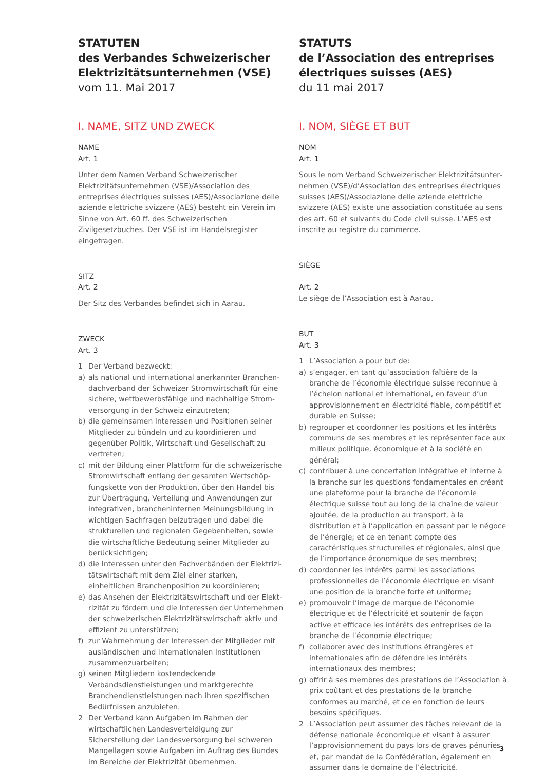STATUTEN
des Verbandes Schweizerischer Elektrizitätsunternehmen (VSE)
vom 11. Mai 2017
I. NAME, SITZ UND ZWECK
NAME
Art. 1
Unter dem Namen Verband Schweizerischer Elektrizitäts­unternehmen (VSE)/Association des entreprises élec­triques suisses (AES)/Associazione delle aziende elettriche svizzere (AES) besteht ein Verein im Sinne von Art. 60 ff. des Schweizerischen Zivilgesetzbuches. Der VSE ist im Handelsregister eingetragen.
SITZ
Art. 2
Der Sitz des Verbandes befindet sich in Aarau.
ZWECK
Art. 3
1 Der Verband bezweckt:
a) als national und international anerkannter Branchen­dachverband der Schweizer Stromwirtschaft für eine sichere, wettbewerbsfähige und nachhaltige Strom­versorgung in der Schweiz einzutreten;
b) die gemeinsamen Interessen und Positionen seiner Mit­glieder zu bündeln und zu koordinieren und gegenüber Politik, Wirtschaft und Gesellschaft zu vertreten;
c) mit der Bildung einer Plattform für die schweizerische Stromwirtschaft entlang der gesamten Wertschöp­fungskette von der Produktion, über den Handel bis zur Übertragung, Verteilung und Anwendungen zur integ­rativen, brancheninternen Meinungsbildung in wichti­gen Sachfragen beizutragen und dabei die strukturellen und regionalen Gegebenheiten, sowie die wirtschaftli­che Bedeutung seiner Mitglieder zu berücksichtigen;
d) die Interessen unter den Fachverbänden der Elektrizi­tätswirtschaft mit dem Ziel einer starken, einheitlichen Branchenposition zu koordinieren;
e) das Ansehen der Elektrizitätswirtschaft und der Elekt­rizität zu fördern und die Interessen der Unternehmen der schweizerischen Elektrizitätswirtschaft aktiv und effizient zu unterstützen;
f) zur Wahrnehmung der Interessen der Mitglieder mit ausländischen und internationalen Institutionen zusam­menzuarbeiten;
g) seinen Mitgliedern kostendeckende Verbandsdienstleis­tungen und marktgerechte Branchendienstleistungen nach ihren spezifischen Bedürfnissen anzubieten.
2 Der Verband kann Aufgaben im Rahmen der wirtschaftli­chen Landesverteidigung zur Sicherstellung der Landes­versorgung bei schweren Mangellagen sowie Aufgaben im Auftrag des Bundes im Bereiche der Elektrizität übernehmen.
STATUTS
de l’Association des entreprises électriques suisses (AES)
du 11 mai 2017
I. NOM, SIÈGE ET BUT
NOM
Art. 1
Sous le nom Verband Schweizerischer Elektrizitätsunter­nehmen (VSE)/d’Association des entreprises électriques suisses (AES)/Associazione delle aziende elettriche svizzere (AES) existe une association constituée au sens des art. 60 et suivants du Code civil suisse. L’AES est inscrite au registre du commerce.
SIÈGE
Art. 2
Le siège de l’Association est à Aarau.
BUT
Art. 3
1 L’Association a pour but de:
a) s’engager, en tant qu’association faîtière de la branche de l’économie électrique suisse reconnue à l’échelon national et international, en faveur d’un approvisionnement en électricité fiable, compétitif et durable en Suisse;
b) regrouper et coordonner les positions et les intérêts communs de ses membres et les représenter face aux milieux politique, économique et à la société en général;
c) contribuer à une concertation intégrative et interne à la branche sur les questions fondamentales en créant une plateforme pour la branche de l’économie électrique suisse tout au long de la chaîne de valeur ajoutée, de la produc­tion au transport, à la distribution et à l’application en passant par le négoce de l’énergie; et ce en tenant compte des caractéristiques structurelles et régionales, ainsi que de l’importance économique de ses membres;
d) coordonner les intérêts parmi les associations profession­nelles de l’économie électrique en visant une position de la branche forte et uniforme;
e) promouvoir l’image de marque de l’économie électrique et de l’électricité et soutenir de façon active et efficace les intérêts des entreprises de la branche de l’économie électrique;
f) collaborer avec des institutions étrangères et internatio­nales afin de défendre les intérêts internationaux des membres;
g) offrir à ses membres des prestations de l’Association à prix coûtant et des prestations de la branche conformes au marché, et ce en fonction de leurs besoins spécifiques.
2 L’Association peut assumer des tâches relevant de la défense nationale économique et visant à assurer l’approvisionnement du pays lors de graves pénuries et, par mandat de la Confédération, également en assumer dans le domaine de l’électricité.
3